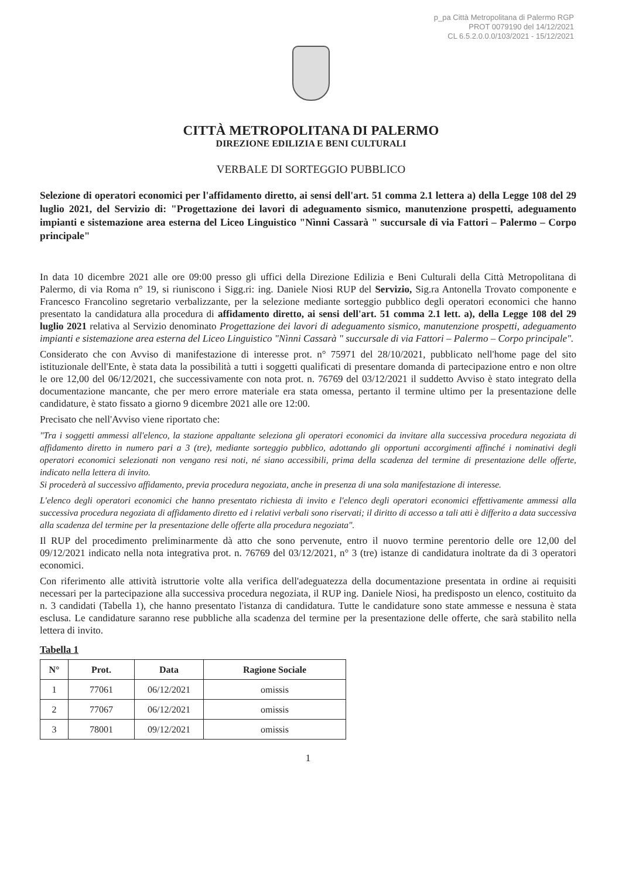p_pa Città Metropolitana di Palermo RGP
PROT 0079190 del 14/12/2021
CL 6.5.2.0.0.0/103/2021 - 15/12/2021
CITTÀ METROPOLITANA DI PALERMO
DIREZIONE EDILIZIA E BENI CULTURALI
VERBALE DI SORTEGGIO PUBBLICO
Selezione di operatori economici per l'affidamento diretto, ai sensi dell'art. 51 comma 2.1 lettera a) della Legge 108 del 29 luglio 2021, del Servizio di: "Progettazione dei lavori di adeguamento sismico, manutenzione prospetti, adeguamento impianti e sistemazione area esterna del Liceo Linguistico "Nìnni Cassarà " succursale di via Fattori – Palermo – Corpo principale"
In data 10 dicembre 2021 alle ore 09:00 presso gli uffici della Direzione Edilizia e Beni Culturali della Città Metropolitana di Palermo, di via Roma n° 19, si riuniscono i Sigg.ri: ing. Daniele Niosi RUP del Servizio, Sig.ra Antonella Trovato componente e Francesco Francolino segretario verbalizzante, per la selezione mediante sorteggio pubblico degli operatori economici che hanno presentato la candidatura alla procedura di affidamento diretto, ai sensi dell'art. 51 comma 2.1 lett. a), della Legge 108 del 29 luglio 2021 relativa al Servizio denominato Progettazione dei lavori di adeguamento sismico, manutenzione prospetti, adeguamento impianti e sistemazione area esterna del Liceo Linguistico "Nìnni Cassarà " succursale di via Fattori – Palermo – Corpo principale".
Considerato che con Avviso di manifestazione di interesse prot. n° 75971 del 28/10/2021, pubblicato nell'home page del sito istituzionale dell'Ente, è stata data la possibilità a tutti i soggetti qualificati di presentare domanda di partecipazione entro e non oltre le ore 12,00 del 06/12/2021, che successivamente con nota prot. n. 76769 del 03/12/2021 il suddetto Avviso è stato integrato della documentazione mancante, che per mero errore materiale era stata omessa, pertanto il termine ultimo per la presentazione delle candidature, è stato fissato a giorno 9 dicembre 2021 alle ore 12:00.
Precisato che nell'Avviso viene riportato che:
"Tra i soggetti ammessi all'elenco, la stazione appaltante seleziona gli operatori economici da invitare alla successiva procedura negoziata di affidamento diretto in numero pari a 3 (tre), mediante sorteggio pubblico, adottando gli opportuni accorgimenti affinché i nominativi degli operatori economici selezionati non vengano resi noti, né siano accessibili, prima della scadenza del termine di presentazione delle offerte, indicato nella lettera di invito.
Si procederà al successivo affidamento, previa procedura negoziata, anche in presenza di una sola manifestazione di interesse.
L'elenco degli operatori economici che hanno presentato richiesta di invito e l'elenco degli operatori economici effettivamente ammessi alla successiva procedura negoziata di affidamento diretto ed i relativi verbali sono riservati; il diritto di accesso a tali atti è differito a data successiva alla scadenza del termine per la presentazione delle offerte alla procedura negoziata".
Il RUP del procedimento preliminarmente dà atto che sono pervenute, entro il nuovo termine perentorio delle ore 12,00 del 09/12/2021 indicato nella nota integrativa prot. n. 76769 del 03/12/2021, n° 3 (tre) istanze di candidatura inoltrate da di 3 operatori economici.
Con riferimento alle attività istruttorie volte alla verifica dell'adeguatezza della documentazione presentata in ordine ai requisiti necessari per la partecipazione alla successiva procedura negoziata, il RUP ing. Daniele Niosi, ha predisposto un elenco, costituito da n. 3 candidati (Tabella 1), che hanno presentato l'istanza di candidatura. Tutte le candidature sono state ammesse e nessuna è stata esclusa. Le candidature saranno rese pubbliche alla scadenza del termine per la presentazione delle offerte, che sarà stabilito nella lettera di invito.
Tabella 1
| N° | Prot. | Data | Ragione Sociale |
| --- | --- | --- | --- |
| 1 | 77061 | 06/12/2021 | omissis |
| 2 | 77067 | 06/12/2021 | omissis |
| 3 | 78001 | 09/12/2021 | omissis |
1